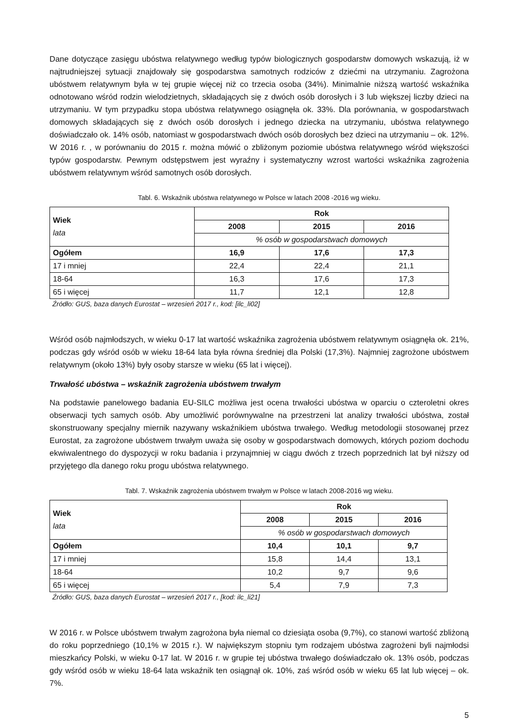Dane dotyczące zasięgu ubóstwa relatywnego według typów biologicznych gospodarstw domowych wskazują, iż w najtrudniejszej sytuacji znajdowały się gospodarstwa samotnych rodziców z dziećmi na utrzymaniu. Zagrożona ubóstwem relatywnym była w tej grupie więcej niż co trzecia osoba (34%). Minimalnie niższą wartość wskaźnika odnotowano wśród rodzin wielodzietnych, składających się z dwóch osób dorosłych i 3 lub większej liczby dzieci na utrzymaniu. W tym przypadku stopa ubóstwa relatywnego osiągnęła ok. 33%. Dla porównania, w gospodarstwach domowych składających się z dwóch osób dorosłych i jednego dziecka na utrzymaniu, ubóstwa relatywnego doświadczało ok. 14% osób, natomiast w gospodarstwach dwóch osób dorosłych bez dzieci na utrzymaniu – ok. 12%. W 2016 r. , w porównaniu do 2015 r. można mówić o zbliżonym poziomie ubóstwa relatywnego wśród większości typów gospodarstw. Pewnym odstępstwem jest wyraźny i systematyczny wzrost wartości wskaźnika zagrożenia ubóstwem relatywnym wśród samotnych osób dorosłych.
Tabl. 6. Wskaźnik ubóstwa relatywnego w Polsce w latach 2008 -2016 wg wieku.
| Wiek lata | Rok | | |
| --- | --- | --- | --- |
| | 2008 | 2015 | 2016 |
| | % osób w gospodarstwach domowych | | |
| Ogółem | 16,9 | 17,6 | 17,3 |
| 17 i mniej | 22,4 | 22,4 | 21,1 |
| 18-64 | 16,3 | 17,6 | 17,3 |
| 65 i więcej | 11,7 | 12,1 | 12,8 |
Źródło: GUS, baza danych Eurostat – wrzesień 2017 r., kod: [ilc_li02]
Wśród osób najmłodszych, w wieku 0-17 lat wartość wskaźnika zagrożenia ubóstwem relatywnym osiągnęła ok. 21%, podczas gdy wśród osób w wieku 18-64 lata była równa średniej dla Polski (17,3%). Najmniej zagrożone ubóstwem relatywnym (około 13%) były osoby starsze w wieku (65 lat i więcej).
Trwałość ubóstwa – wskaźnik zagrożenia ubóstwem trwałym
Na podstawie panelowego badania EU-SILC możliwa jest ocena trwałości ubóstwa w oparciu o czteroletni okres obserwacji tych samych osób. Aby umożliwić porównywalne na przestrzeni lat analizy trwałości ubóstwa, został skonstruowany specjalny miernik nazywany wskaźnikiem ubóstwa trwałego. Według metodologii stosowanej przez Eurostat, za zagrożone ubóstwem trwałym uważa się osoby w gospodarstwach domowych, których poziom dochodu ekwiwalentnego do dyspozycji w roku badania i przynajmniej w ciągu dwóch z trzech poprzednich lat był niższy od przyjętego dla danego roku progu ubóstwa relatywnego.
Tabl. 7. Wskaźnik zagrożenia ubóstwem trwałym w Polsce w latach 2008-2016 wg wieku.
| Wiek lata | Rok | | |
| --- | --- | --- | --- |
| | 2008 | 2015 | 2016 |
| | % osób w gospodarstwach domowych | | |
| Ogółem | 10,4 | 10,1 | 9,7 |
| 17 i mniej | 15,8 | 14,4 | 13,1 |
| 18-64 | 10,2 | 9,7 | 9,6 |
| 65 i więcej | 5,4 | 7,9 | 7,3 |
Źródło: GUS, baza danych Eurostat – wrzesień 2017 r., [kod: ilc_li21]
W 2016 r. w Polsce ubóstwem trwałym zagrożona była niemal co dziesiąta osoba (9,7%), co stanowi wartość zbliżoną do roku poprzedniego (10,1% w 2015 r.). W największym stopniu tym rodzajem ubóstwa zagrożeni byli najmłodsi mieszkańcy Polski, w wieku 0-17 lat. W 2016 r. w grupie tej ubóstwa trwałego doświadczało ok. 13% osób, podczas gdy wśród osób w wieku 18-64 lata wskaźnik ten osiągnął ok. 10%, zaś wśród osób w wieku 65 lat lub więcej – ok. 7%.
5